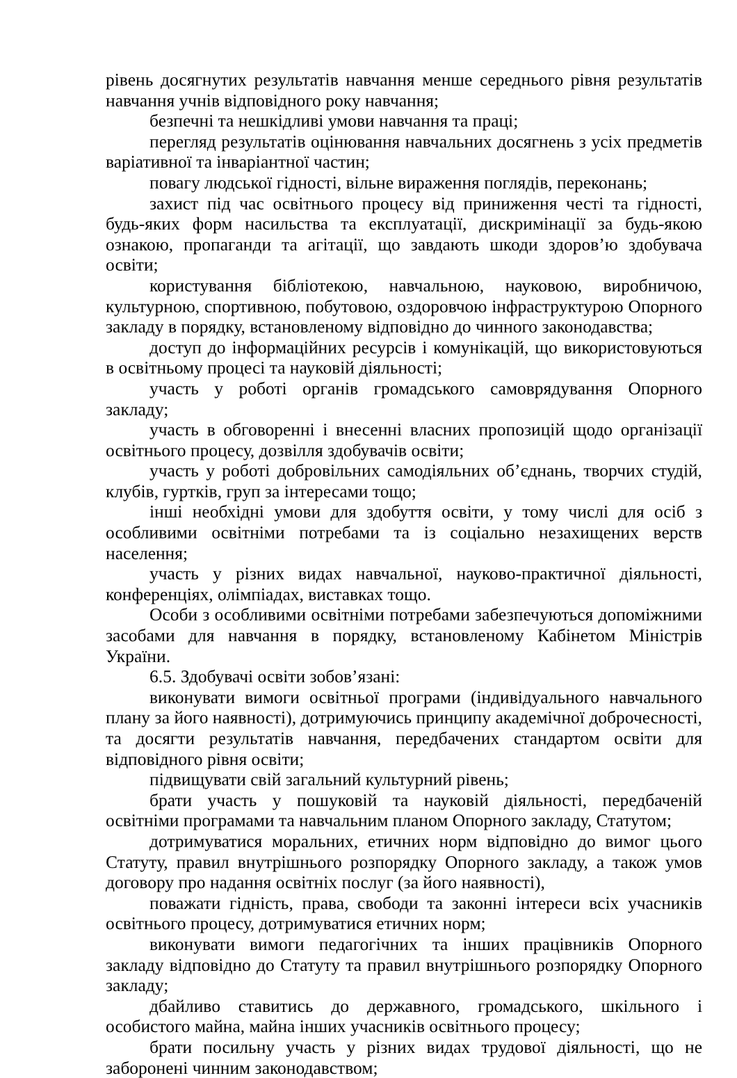рівень досягнутих результатів навчання менше середнього рівня результатів навчання учнів відповідного року навчання;
безпечні та нешкідливі умови навчання та праці;
перегляд результатів оцінювання навчальних досягнень з усіх предметів варіативної та інваріантної частин;
повагу людської гідності, вільне вираження поглядів, переконань;
захист під час освітнього процесу від приниження честі та гідності, будь-яких форм насильства та експлуатації, дискримінації за будь-якою ознакою, пропаганди та агітації, що завдають шкоди здоров’ю здобувача освіти;
користування бібліотекою, навчальною, науковою, виробничою, культурною, спортивною, побутовою, оздоровчою інфраструктурою Опорного закладу в порядку, встановленому відповідно до чинного законодавства;
доступ до інформаційних ресурсів і комунікацій, що використовуються в освітньому процесі та науковій діяльності;
участь у роботі органів громадського самоврядування Опорного закладу;
участь в обговоренні і внесенні власних пропозицій щодо організації освітнього процесу, дозвілля здобувачів освіти;
участь у роботі добровільних самодіяльних об’єднань, творчих студій, клубів, гуртків, груп за інтересами тощо;
інші необхідні умови для здобуття освіти, у тому числі для осіб з особливими освітніми потребами та із соціально незахищених верств населення;
участь у різних видах навчальної, науково-практичної діяльності, конференціях, олімпіадах, виставках тощо.
Особи з особливими освітніми потребами забезпечуються допоміжними засобами для навчання в порядку, встановленому Кабінетом Міністрів України.
6.5. Здобувачі освіти зобов’язані:
виконувати вимоги освітньої програми (індивідуального навчального плану за його наявності), дотримуючись принципу академічної доброчесності, та досягти результатів навчання, передбачених стандартом освіти для відповідного рівня освіти;
підвищувати свій загальний культурний рівень;
брати участь у пошуковій та науковій діяльності, передбаченій освітніми програмами та навчальним планом Опорного закладу, Статутом;
дотримуватися моральних, етичних норм відповідно до вимог цього Статуту, правил внутрішнього розпорядку Опорного закладу, а також умов договору про надання освітніх послуг (за його наявності),
поважати гідність, права, свободи та законні інтереси всіх учасників освітнього процесу, дотримуватися етичних норм;
виконувати вимоги педагогічних та інших працівників Опорного закладу відповідно до Статуту та правил внутрішнього розпорядку Опорного закладу;
дбайливо ставитись до державного, громадського, шкільного і особистого майна, майна інших учасників освітнього процесу;
брати посильну участь у різних видах трудової діяльності, що не заборонені чинним законодавством;